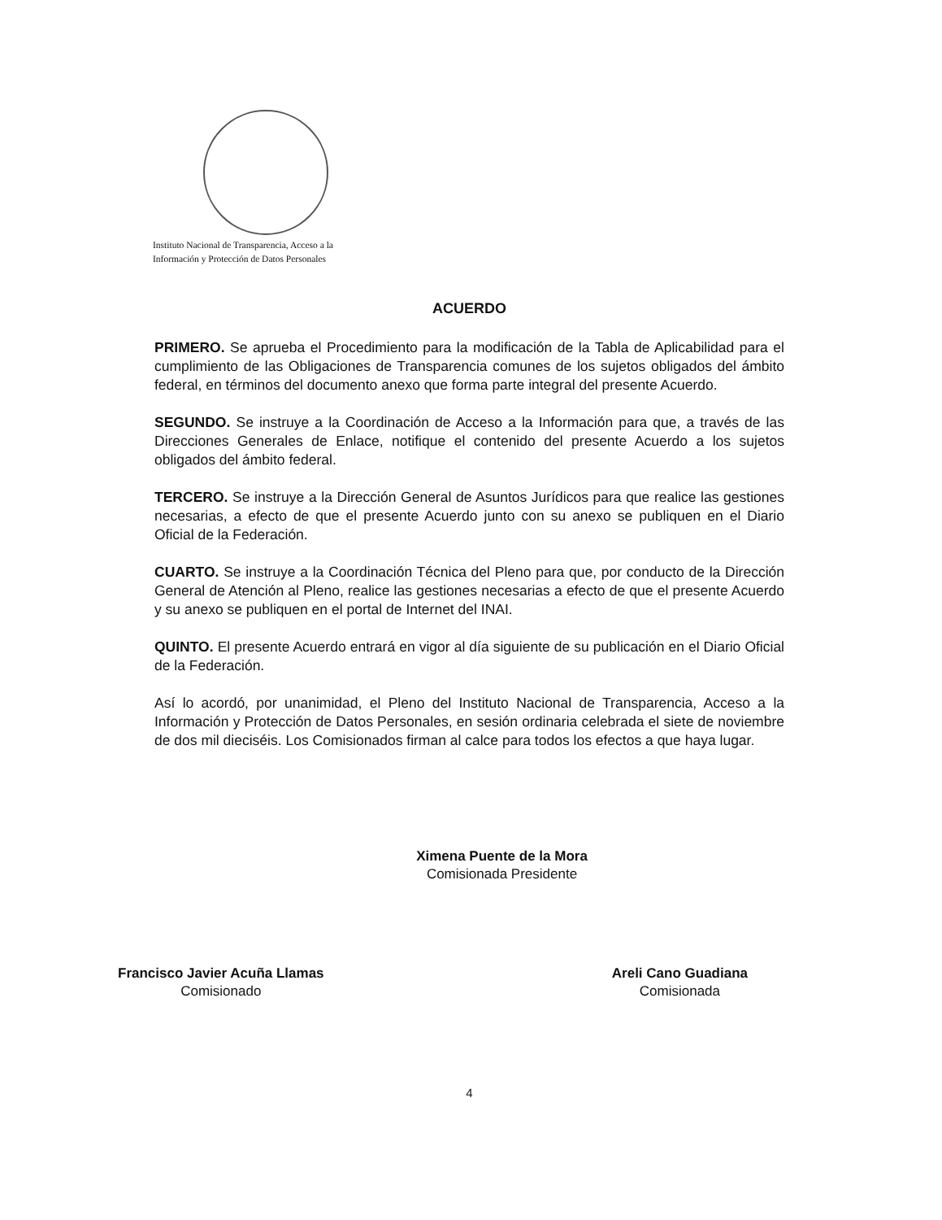Instituto Nacional de Transparencia, Acceso a la
Información y Protección de Datos Personales
ACUERDO
PRIMERO. Se aprueba el Procedimiento para la modificación de la Tabla de Aplicabilidad para el cumplimiento de las Obligaciones de Transparencia comunes de los sujetos obligados del ámbito federal, en términos del documento anexo que forma parte integral del presente Acuerdo.
SEGUNDO. Se instruye a la Coordinación de Acceso a la Información para que, a través de las Direcciones Generales de Enlace, notifique el contenido del presente Acuerdo a los sujetos obligados del ámbito federal.
TERCERO. Se instruye a la Dirección General de Asuntos Jurídicos para que realice las gestiones necesarias, a efecto de que el presente Acuerdo junto con su anexo se publiquen en el Diario Oficial de la Federación.
CUARTO. Se instruye a la Coordinación Técnica del Pleno para que, por conducto de la Dirección General de Atención al Pleno, realice las gestiones necesarias a efecto de que el presente Acuerdo y su anexo se publiquen en el portal de Internet del INAI.
QUINTO. El presente Acuerdo entrará en vigor al día siguiente de su publicación en el Diario Oficial de la Federación.
Así lo acordó, por unanimidad, el Pleno del Instituto Nacional de Transparencia, Acceso a la Información y Protección de Datos Personales, en sesión ordinaria celebrada el siete de noviembre de dos mil dieciséis. Los Comisionados firman al calce para todos los efectos a que haya lugar.
Ximena Puente de la Mora
Comisionada Presidente
Francisco Javier Acuña Llamas
Comisionado
Areli Cano Guadiana
Comisionada
4